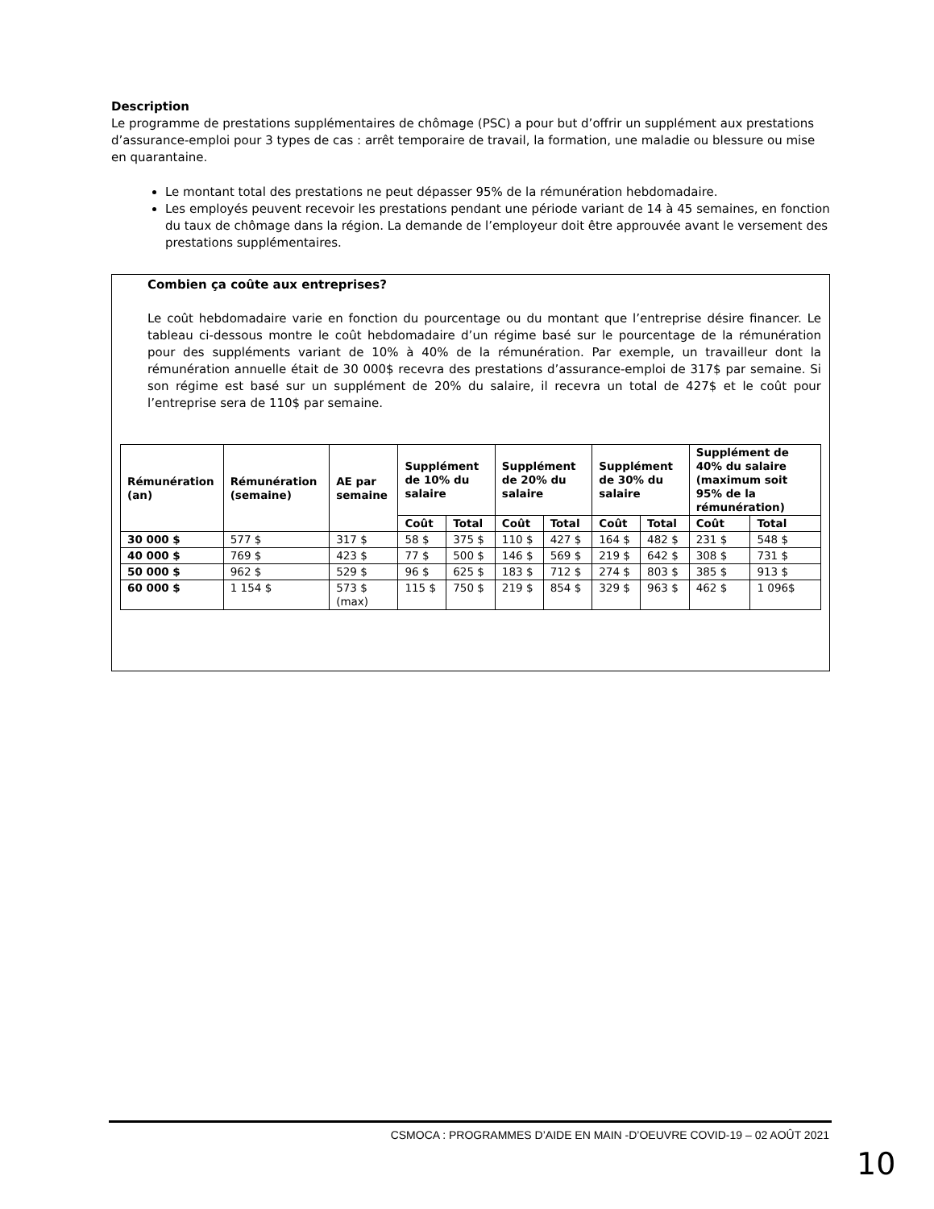Description
Le programme de prestations supplémentaires de chômage (PSC) a pour but d’offrir un supplément aux prestations d’assurance-emploi pour 3 types de cas : arrêt temporaire de travail, la formation, une maladie ou blessure ou mise en quarantaine.
Le montant total des prestations ne peut dépasser 95% de la rémunération hebdomadaire.
Les employés peuvent recevoir les prestations pendant une période variant de 14 à 45 semaines, en fonction du taux de chômage dans la région. La demande de l’employeur doit être approuvée avant le versement des prestations supplémentaires.
Combien ça coûte aux entreprises?
Le coût hebdomadaire varie en fonction du pourcentage ou du montant que l’entreprise désire financer. Le tableau ci-dessous montre le coût hebdomadaire d’un régime basé sur le pourcentage de la rémunération pour des suppléments variant de 10% à 40% de la rémunération. Par exemple, un travailleur dont la rémunération annuelle était de 30 000$ recevra des prestations d’assurance-emploi de 317$ par semaine. Si son régime est basé sur un supplément de 20% du salaire, il recevra un total de 427$ et le coût pour l’entreprise sera de 110$ par semaine.
| Rémunération (an) | Rémunération (semaine) | AE par semaine | Supplément de 10% du salaire | | Supplément de 20% du salaire | | Supplément de 30% du salaire | | Supplément de 40% du salaire (maximum soit 95% de la rémunération) | |
| --- | --- | --- | --- | --- | --- | --- | --- | --- | --- | --- |
| | | | Coût | Total | Coût | Total | Coût | Total | Coût | Total |
| 30 000 $ | 577 $ | 317 $ | 58 $ | 375 $ | 110 $ | 427 $ | 164 $ | 482 $ | 231 $ | 548 $ |
| 40 000 $ | 769 $ | 423 $ | 77 $ | 500 $ | 146 $ | 569 $ | 219 $ | 642 $ | 308 $ | 731 $ |
| 50 000 $ | 962 $ | 529 $ | 96 $ | 625 $ | 183 $ | 712 $ | 274 $ | 803 $ | 385 $ | 913 $ |
| 60 000 $ | 1 154 $ | 573 $ (max) | 115 $ | 750 $ | 219 $ | 854 $ | 329 $ | 963 $ | 462 $ | 1 096$ |
CSMOCA : PROGRAMMES D’AIDE EN MAIN -D’OEUVRE COVID-19 – 02 AOÛT 2021
10